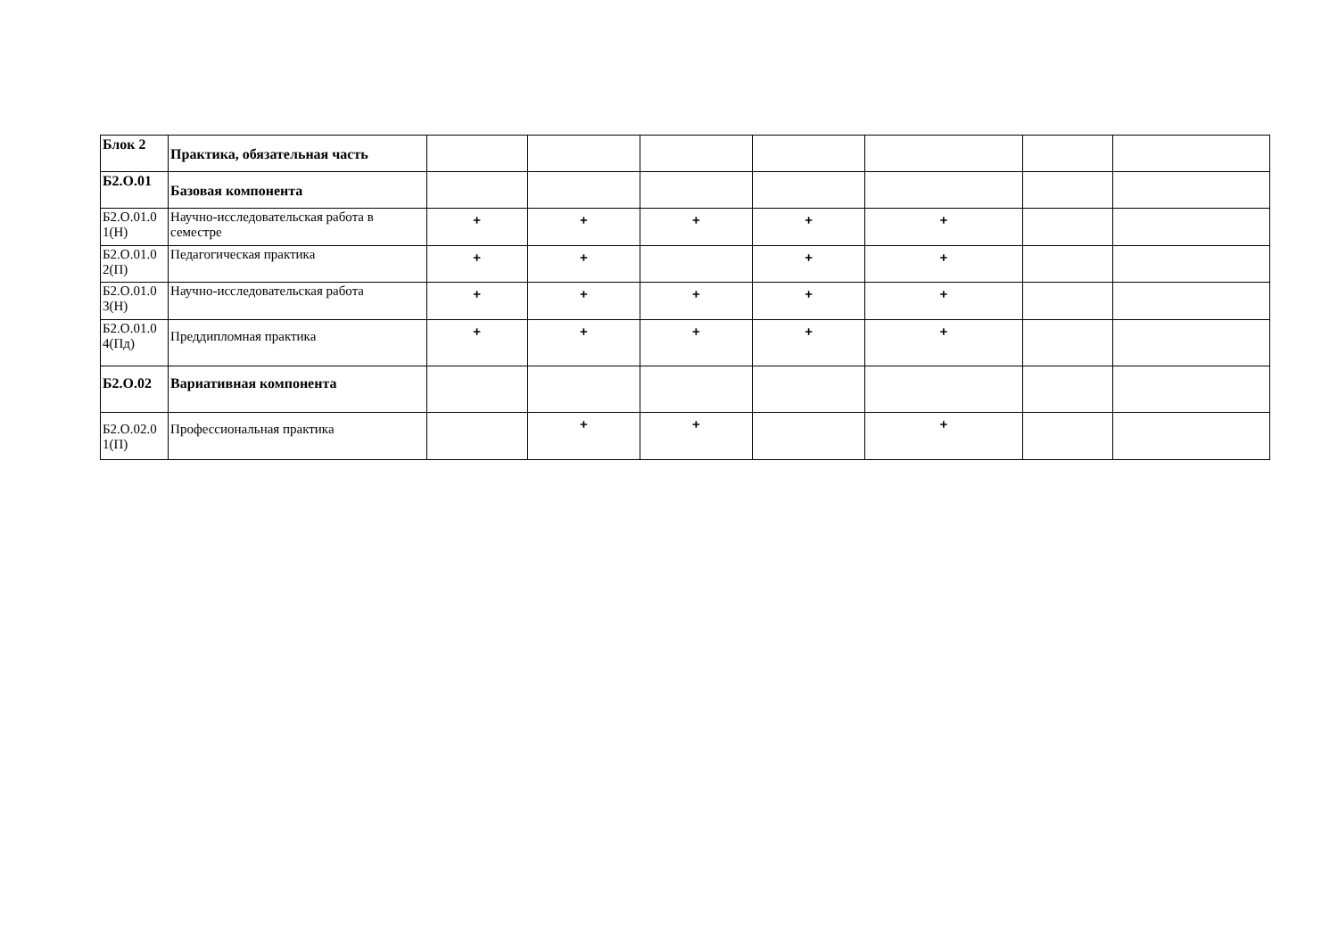| Блок 2 | Практика, обязательная часть | | | | | | | |
| Б2.О.01 | Базовая компонента | | | | | | | |
| Б2.О.01.0 1(Н) | Научно-исследовательская работа в семестре | + | + | + | + | + | | |
| Б2.О.01.0 2(П) | Педагогическая практика | + | + | | + | + | | |
| Б2.О.01.0 3(Н) | Научно-исследовательская работа | + | + | + | + | + | | |
| Б2.О.01.0 4(Пд) | Преддипломная практика | + | + | + | + | + | | |
| Б2.О.02 | Вариативная компонента | | | | | | | |
| Б2.О.02.0 1(П) | Профессиональная практика | | + | + | | + | | |